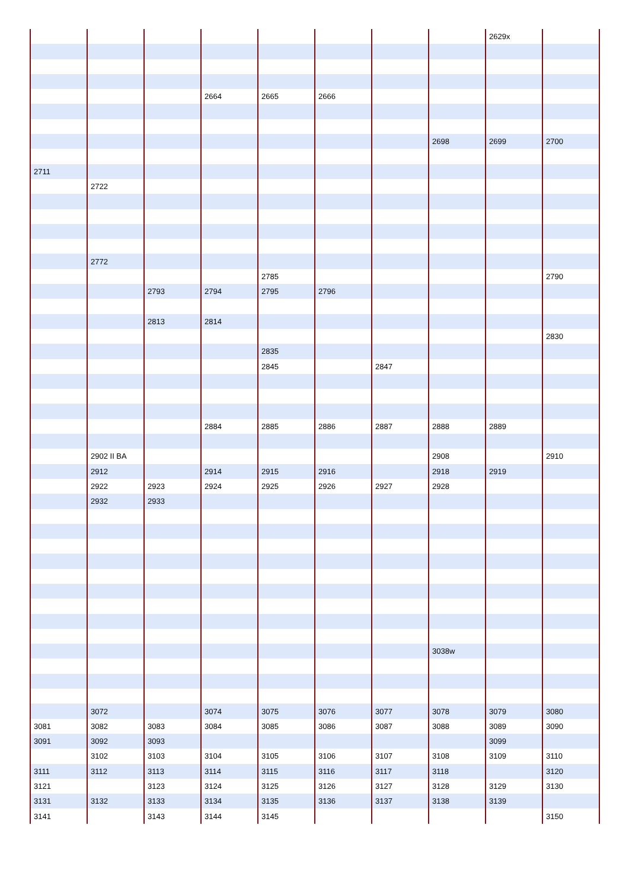| | | | | | | | | 2629x | |
| | | | 2664 | 2665 | 2666 | | | | |
| | | | | | | | 2698 | 2699 | 2700 |
| 2711 | | | | | | | | | |
| | 2722 | | | | | | | | |
| | 2772 | | | | | | | | |
| | | | | 2785 | | | | | 2790 |
| | | 2793 | 2794 | 2795 | 2796 | | | | |
| | | 2813 | 2814 | | | | | | |
| | | | | | | | | | 2830 |
| | | | | 2835 | | | | | |
| | | | | 2845 | | 2847 | | | |
| | | | 2884 | 2885 | 2886 | 2887 | 2888 | 2889 | |
| | 2902 II BA | | | | | | 2908 | | 2910 |
| | 2912 | | 2914 | 2915 | 2916 | | 2918 | 2919 | |
| | 2922 | 2923 | 2924 | 2925 | 2926 | 2927 | 2928 | | |
| | 2932 | 2933 | | | | | | | |
| | | | | | | | 3038w | | |
| | 3072 | | 3074 | 3075 | 3076 | 3077 | 3078 | 3079 | 3080 |
| 3081 | 3082 | 3083 | 3084 | 3085 | 3086 | 3087 | 3088 | 3089 | 3090 |
| 3091 | 3092 | 3093 | | | | | | 3099 | |
| | 3102 | 3103 | 3104 | 3105 | 3106 | 3107 | 3108 | 3109 | 3110 |
| 3111 | 3112 | 3113 | 3114 | 3115 | 3116 | 3117 | 3118 | | 3120 |
| 3121 | | 3123 | 3124 | 3125 | 3126 | 3127 | 3128 | 3129 | 3130 |
| 3131 | 3132 | 3133 | 3134 | 3135 | 3136 | 3137 | 3138 | 3139 | |
| 3141 | | 3143 | 3144 | 3145 | | | | | 3150 |